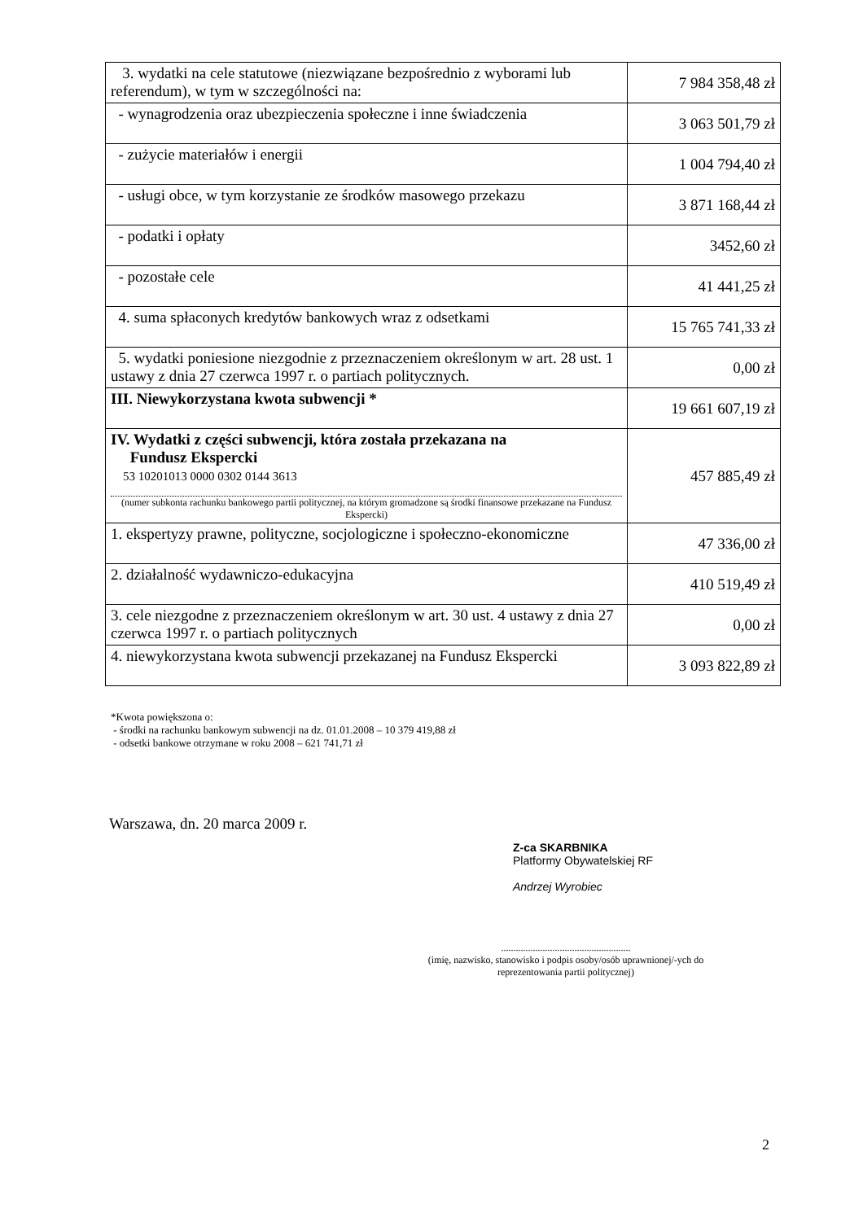| 3. wydatki na cele statutowe (niezwiązane bezpośrednio z wyborami lub referendum), w tym w szczególności na: | 7 984 358,48 zł |
| - wynagrodzenia oraz ubezpieczenia społeczne i inne świadczenia | 3 063 501,79 zł |
| - zużycie materiałów i energii | 1 004 794,40 zł |
| - usługi obce, w tym korzystanie ze środków masowego przekazu | 3 871 168,44 zł |
| - podatki i opłaty | 3452,60 zł |
| - pozostałe cele | 41 441,25 zł |
| 4. suma spłaconych kredytów bankowych wraz z odsetkami | 15 765 741,33 zł |
| 5. wydatki poniesione niezgodnie z przeznaczeniem określonym w art. 28 ust. 1 ustawy z dnia 27 czerwca 1997 r. o partiach politycznych. | 0,00 zł |
| III. Niewykorzystana kwota subwencji * | 19 661 607,19 zł |
| IV. Wydatki z części subwencji, która została przekazana na Fundusz Ekspercki 53 10201013 0000 0302 0144 3613 (numer subkonta rachunku bankowego partii politycznej, na którym gromadzone są środki finansowe przekazane na Fundusz Ekspercki) | 457 885,49 zł |
| 1. ekspertyzy prawne, polityczne, socjologiczne i społeczno-ekonomiczne | 47 336,00 zł |
| 2. działalność wydawniczo-edukacyjna | 410 519,49 zł |
| 3. cele niezgodne z przeznaczeniem określonym w art. 30 ust. 4 ustawy z dnia 27 czerwca 1997 r. o partiach politycznych | 0,00 zł |
| 4. niewykorzystana kwota subwencji przekazanej na Fundusz Ekspercki | 3 093 822,89 zł |
*Kwota powiększona o:
- środki na rachunku bankowym subwencji na dz. 01.01.2008 – 10 379 419,88 zł
- odsetki bankowe otrzymane w roku 2008 – 621 741,71 zł
Warszawa, dn. 20 marca 2009 r.
Z-ca SKARBNIKA
Platformy Obywatelskiej RF
Andrzej Wyrobiec
.....................................................
(imię, nazwisko, stanowisko i podpis osoby/osób uprawnionej/-ych do reprezentowania partii politycznej)
2